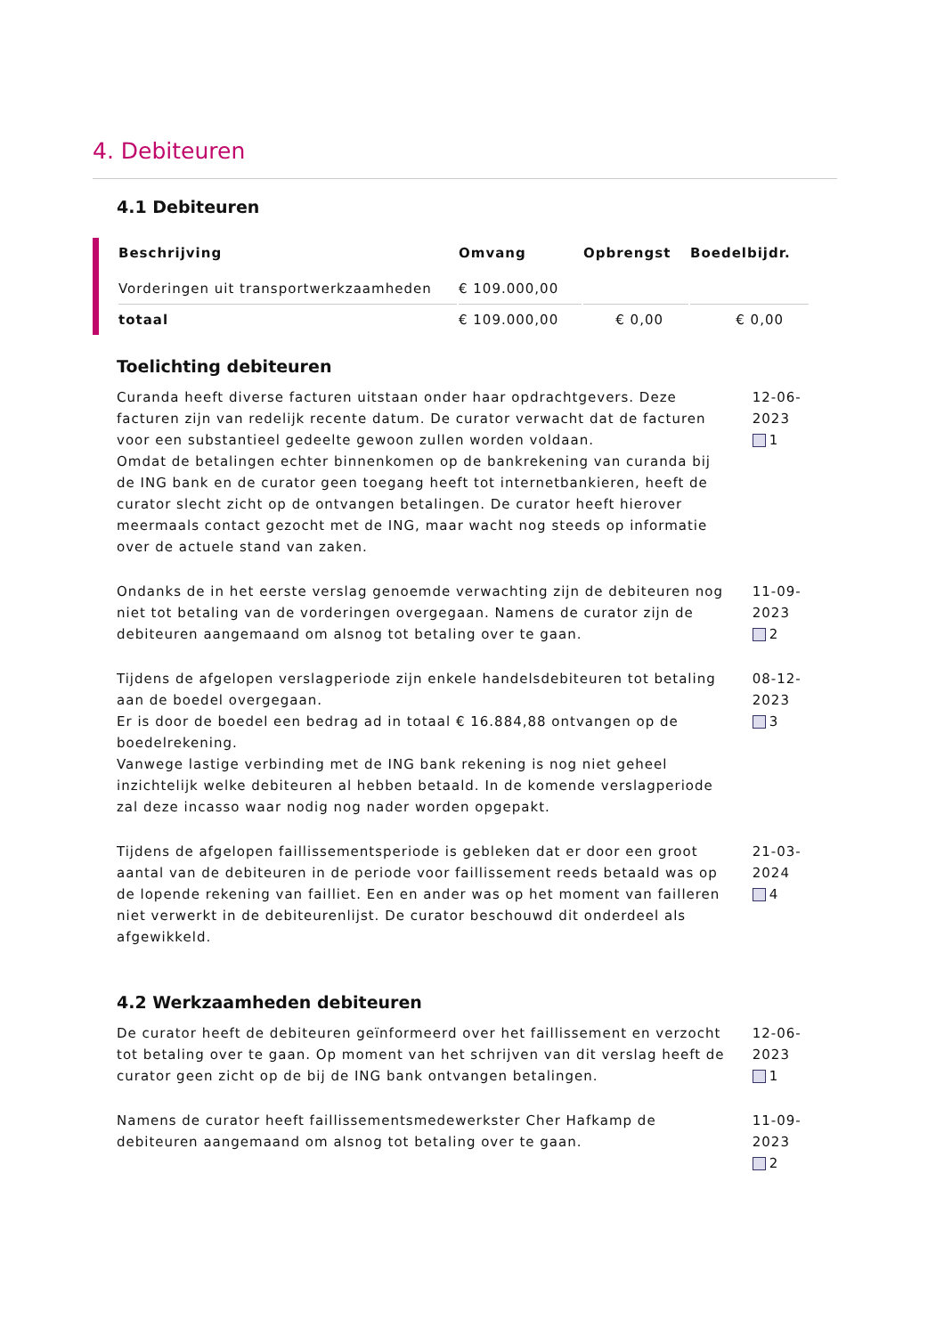4. Debiteuren
4.1 Debiteuren
| Beschrijving | Omvang | Opbrengst | Boedelbijdr. |
| --- | --- | --- | --- |
| Vorderingen uit transportwerkzaamheden | € 109.000,00 | | |
| totaal | € 109.000,00 | € 0,00 | € 0,00 |
Toelichting debiteuren
Curanda heeft diverse facturen uitstaan onder haar opdrachtgevers. Deze facturen zijn van redelijk recente datum. De curator verwacht dat de facturen voor een substantieel gedeelte gewoon zullen worden voldaan.
Omdat de betalingen echter binnenkomen op de bankrekening van curanda bij de ING bank en de curator geen toegang heeft tot internetbankieren, heeft de curator slecht zicht op de ontvangen betalingen. De curator heeft hierover meermaals contact gezocht met de ING, maar wacht nog steeds op informatie over de actuele stand van zaken.
12-06-2023
1
Ondanks de in het eerste verslag genoemde verwachting zijn de debiteuren nog niet tot betaling van de vorderingen overgegaan. Namens de curator zijn de debiteuren aangemaand om alsnog tot betaling over te gaan.
11-09-2023
2
Tijdens de afgelopen verslagperiode zijn enkele handelsdebiteuren tot betaling aan de boedel overgegaan.
Er is door de boedel een bedrag ad in totaal € 16.884,88 ontvangen op de boedelrekening.
Vanwege lastige verbinding met de ING bank rekening is nog niet geheel inzichtelijk welke debiteuren al hebben betaald. In de komende verslagperiode zal deze incasso waar nodig nog nader worden opgepakt.
08-12-2023
3
Tijdens de afgelopen faillissementsperiode is gebleken dat er door een groot aantal van de debiteuren in de periode voor faillissement reeds betaald was op de lopende rekening van failliet. Een en ander was op het moment van failleren niet verwerkt in de debiteurenlijst. De curator beschouwd dit onderdeel als afgewikkeld.
21-03-2024
4
4.2 Werkzaamheden debiteuren
De curator heeft de debiteuren geïnformeerd over het faillissement en verzocht tot betaling over te gaan. Op moment van het schrijven van dit verslag heeft de curator geen zicht op de bij de ING bank ontvangen betalingen.
12-06-2023
1
Namens de curator heeft faillissementsmedewerkster Cher Hafkamp de debiteuren aangemaand om alsnog tot betaling over te gaan.
11-09-2023
2